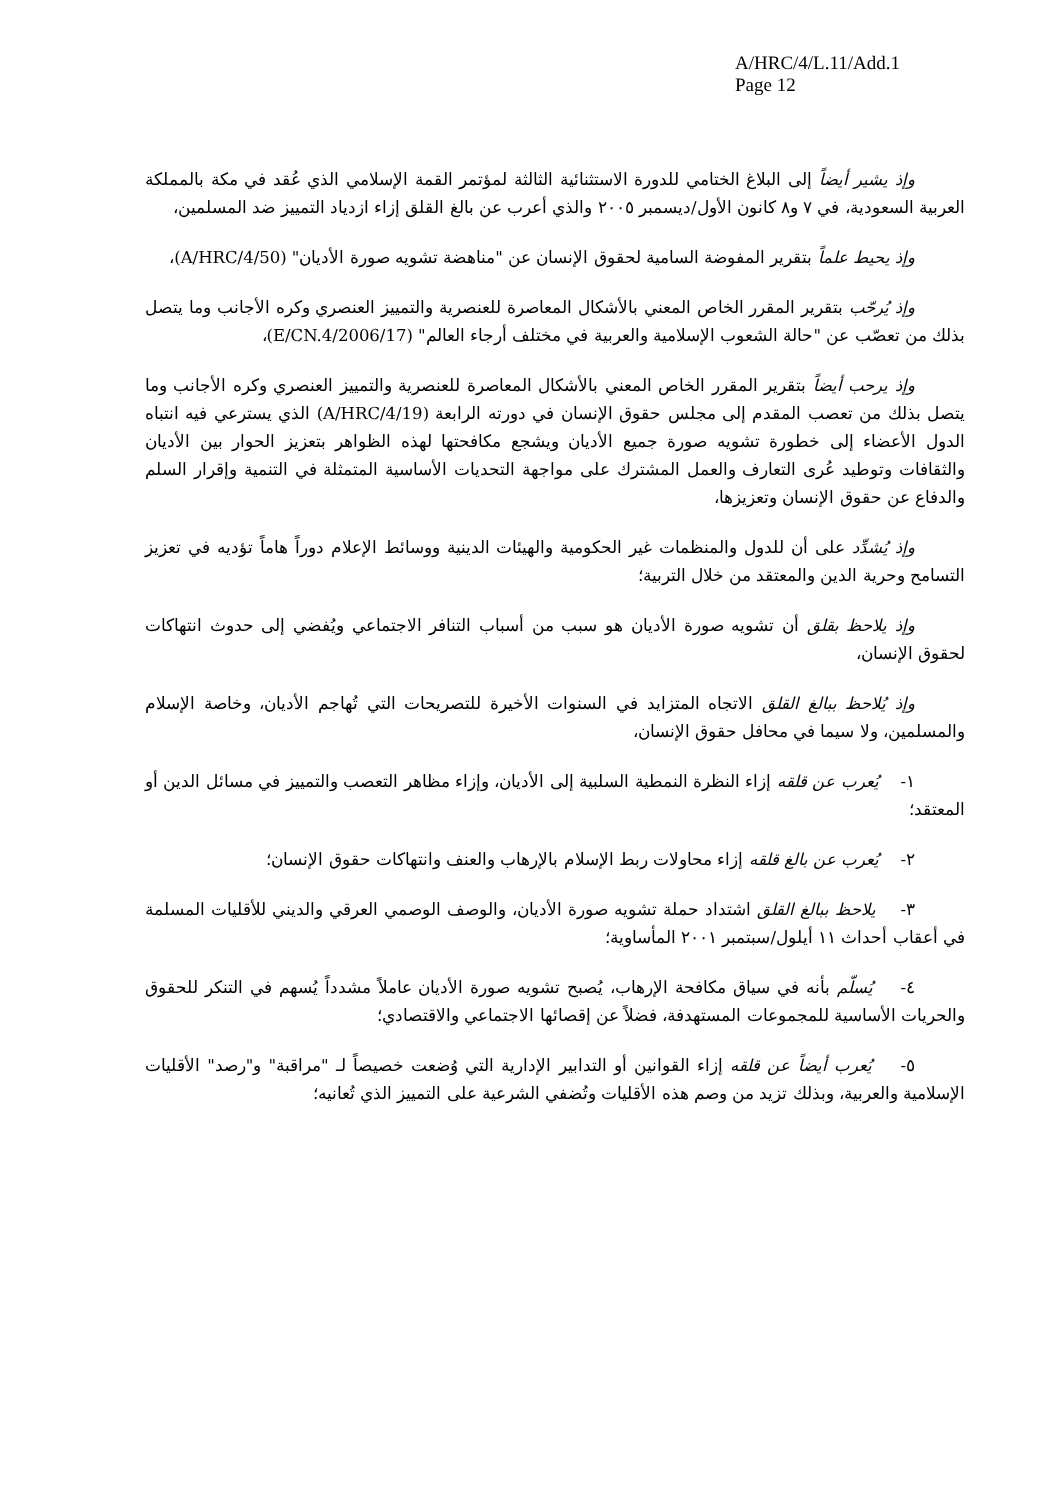A/HRC/4/L.11/Add.1
Page 12
وإذ يشير أيضاً إلى البلاغ الختامي للدورة الاستثنائية الثالثة لمؤتمر القمة الإسلامي الذي عُقد في مكة بالمملكة العربية السعودية، في ٧ و٨ كانون الأول/ديسمبر ٢٠٠٥ والذي أعرب عن بالغ القلق إزاء ازدياد التمييز ضد المسلمين،
وإذ يحيط علماً بتقرير المفوضة السامية لحقوق الإنسان عن "مناهضة تشويه صورة الأديان" (A/HRC/4/50)،
وإذ يُرحّب بتقرير المقرر الخاص المعني بالأشكال المعاصرة للعنصرية والتمييز العنصري وكره الأجانب وما يتصل بذلك من تعصّب عن "حالة الشعوب الإسلامية والعربية في مختلف أرجاء العالم" (E/CN.4/2006/17)،
وإذ يرحب أيضاً بتقرير المقرر الخاص المعني بالأشكال المعاصرة للعنصرية والتمييز العنصري وكره الأجانب وما يتصل بذلك من تعصب المقدم إلى مجلس حقوق الإنسان في دورته الرابعة (A/HRC/4/19) الذي يسترعي فيه انتباه الدول الأعضاء إلى خطورة تشويه صورة جميع الأديان ويشجع مكافحتها لهذه الظواهر بتعزيز الحوار بين الأديان والثقافات وتوطيد عُرى التعارف والعمل المشترك على مواجهة التحديات الأساسية المتمثلة في التنمية وإقرار السلم والدفاع عن حقوق الإنسان وتعزيزها،
وإذ يُشدِّد على أن للدول والمنظمات غير الحكومية والهيئات الدينية ووسائط الإعلام دوراً هاماً تؤديه في تعزيز التسامح وحرية الدين والمعتقد من خلال التربية؛
وإذ يلاحظ بقلق أن تشويه صورة الأديان هو سبب من أسباب التنافر الاجتماعي ويُفضي إلى حدوث انتهاكات لحقوق الإنسان،
وإذ يُلاحظ ببالغ القلق الاتجاه المتزايد في السنوات الأخيرة للتصريحات التي تُهاجم الأديان، وخاصة الإسلام والمسلمين، ولا سيما في محافل حقوق الإنسان،
١- يُعرب عن قلقه إزاء النظرة النمطية السلبية إلى الأديان، وإزاء مظاهر التعصب والتمييز في مسائل الدين أو المعتقد؛
٢- يُعرب عن بالغ قلقه إزاء محاولات ربط الإسلام بالإرهاب والعنف وانتهاكات حقوق الإنسان؛
٣- يلاحظ ببالغ القلق اشتداد حملة تشويه صورة الأديان، والوصف الوصمي العرقي والديني للأقليات المسلمة في أعقاب أحداث ١١ أيلول/سبتمبر ٢٠٠١ المأساوية؛
٤- يُسلّم بأنه في سياق مكافحة الإرهاب، يُصبح تشويه صورة الأديان عاملاً مشدداً يُسهم في التنكر للحقوق والحريات الأساسية للمجموعات المستهدفة، فضلاً عن إقصائها الاجتماعي والاقتصادي؛
٥- يُعرب أيضاً عن قلقه إزاء القوانين أو التدابير الإدارية التي وُضعت خصيصاً لـ "مراقبة" و"رصد" الأقليات الإسلامية والعربية، وبذلك تزيد من وصم هذه الأقليات وتُضفي الشرعية على التمييز الذي تُعانيه؛